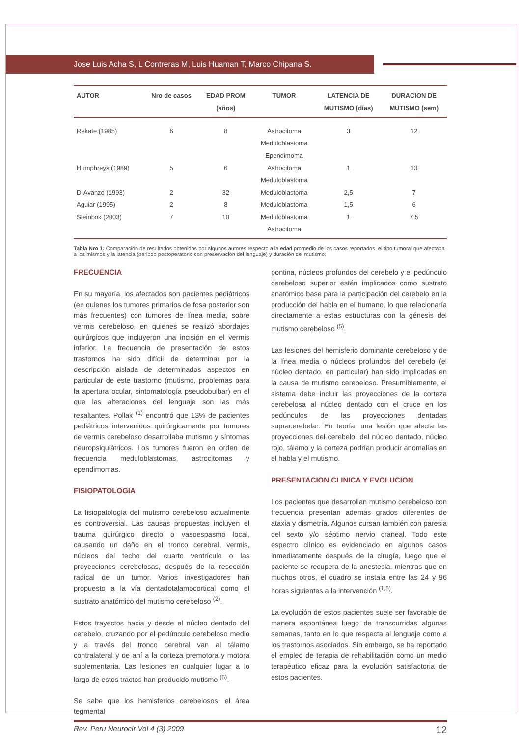Jose Luis Acha S, L Contreras M, Luis Huaman T, Marco Chipana S.
| AUTOR | Nro de casos | EDAD PROM (años) | TUMOR | LATENCIA DE MUTISMO (días) | DURACION DE MUTISMO (sem) |
| --- | --- | --- | --- | --- | --- |
| Rekate (1985) | 6 | 8 | Astrocitoma Meduloblastoma Ependimoma | 3 | 12 |
| Humphreys (1989) | 5 | 6 | Astrocitoma Meduloblastoma | 1 | 13 |
| D´Avanzo (1993) | 2 | 32 | Meduloblastoma | 2,5 | 7 |
| Aguiar (1995) | 2 | 8 | Meduloblastoma | 1,5 | 6 |
| Steinbok (2003) | 7 | 10 | Meduloblastoma Astrocitoma | 1 | 7,5 |
Tabla Nro 1: Comparación de resultados obtenidos por algunos autores respecto a la edad promedio de los casos reportados, el tipo tumoral que afectaba a los mismos y la latencia (periodo postoperatorio con preservación del lenguaje) y duración del mutismo:
FRECUENCIA
En su mayoría, los afectados son pacientes pediátricos (en quienes los tumores primarios de fosa posterior son más frecuentes) con tumores de línea media, sobre vermis cerebeloso, en quienes se realizó abordajes quirúrgicos que incluyeron una incisión en el vermis inferior. La frecuencia de presentación de estos trastornos ha sido difícil de determinar por la descripción aislada de determinados aspectos en particular de este trastorno (mutismo, problemas para la apertura ocular, sintomatología pseudobulbar) en el que las alteraciones del lenguaje son las más resaltantes. Pollak <sup>(1)</sup> encontró que 13% de pacientes pediátricos intervenidos quirúrgicamente por tumores de vermis cerebeloso desarrollaba mutismo y síntomas neuropsiquiátricos. Los tumores fueron en orden de frecuencia meduloblastomas, astrocitomas y ependimomas.
FISIOPATOLOGIA
La fisiopatología del mutismo cerebeloso actualmente es controversial. Las causas propuestas incluyen el trauma quirúrgico directo o vasoespasmo local, causando un daño en el tronco cerebral, vermis, núcleos del techo del cuarto ventrículo o las proyecciones cerebelosas, después de la resección radical de un tumor. Varios investigadores han propuesto a la vía dentadotalamocortical como el sustrato anatómico del mutismo cerebeloso <sup>(2)</sup>.
Estos trayectos hacia y desde el núcleo dentado del cerebelo, cruzando por el pedúnculo cerebeloso medio y a través del tronco cerebral van al tálamo contralateral y de ahí a la corteza premotora y motora suplementaria. Las lesiones en cualquier lugar a lo largo de estos tractos han producido mutismo <sup>(5)</sup>.
Se sabe que los hemisferios cerebelosos, el área tegmental
pontina, núcleos profundos del cerebelo y el pedúnculo cerebeloso superior están implicados como sustrato anatómico base para la participación del cerebelo en la producción del habla en el humano, lo que relacionaría directamente a estas estructuras con la génesis del mutismo cerebeloso <sup>(5)</sup>.
Las lesiones del hemisferio dominante cerebeloso y de la línea media o núcleos profundos del cerebelo (el núcleo dentado, en particular) han sido implicadas en la causa de mutismo cerebeloso. Presumiblemente, el sistema debe incluir las proyecciones de la corteza cerebelosa al núcleo dentado con el cruce en los pedúnculos de las proyecciones dentadas supracerebelar. En teoría, una lesión que afecta las proyecciones del cerebelo, del núcleo dentado, núcleo rojo, tálamo y la corteza podrían producir anomalías en el habla y el mutismo.
PRESENTACION CLINICA Y EVOLUCION
Los pacientes que desarrollan mutismo cerebeloso con frecuencia presentan además grados diferentes de ataxia y dismetría. Algunos cursan también con paresia del sexto y/o séptimo nervio craneal. Todo este espectro clínico es evidenciado en algunos casos inmediatamente después de la cirugía, luego que el paciente se recupera de la anestesia, mientras que en muchos otros, el cuadro se instala entre las 24 y 96 horas siguientes a la intervención <sup>(1,5)</sup>.
La evolución de estos pacientes suele ser favorable de manera espontánea luego de transcurridas algunas semanas, tanto en lo que respecta al lenguaje como a los trastornos asociados. Sin embargo, se ha reportado el empleo de terapia de rehabilitación como un medio terapéutico eficaz para la evolución satisfactoria de estos pacientes.
Rev. Peru Neurocir Vol 4 (3) 2009 12